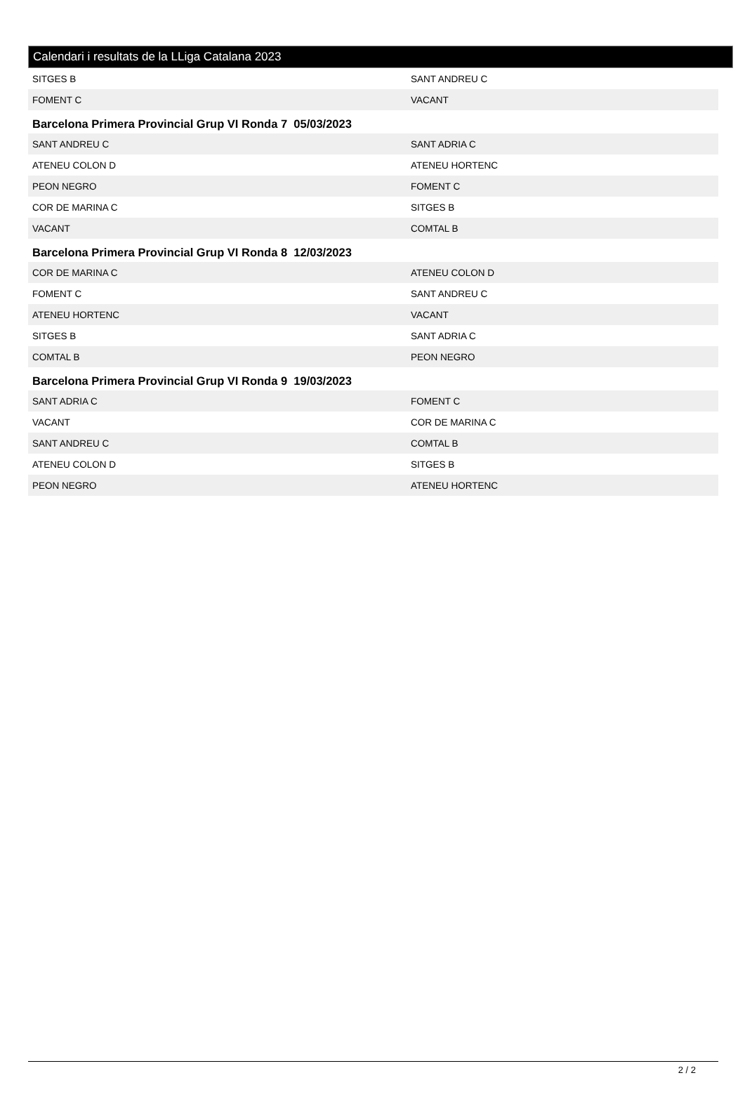Calendari i resultats de la LLiga Catalana 2023
| SITGES B | SANT ANDREU C |
| FOMENT C | VACANT |
Barcelona Primera Provincial Grup VI Ronda 7 05/03/2023
| SANT ANDREU C | SANT ADRIA C |
| ATENEU COLON D | ATENEU HORTENC |
| PEON NEGRO | FOMENT C |
| COR DE MARINA C | SITGES B |
| VACANT | COMTAL B |
Barcelona Primera Provincial Grup VI Ronda 8 12/03/2023
| COR DE MARINA C | ATENEU COLON D |
| FOMENT C | SANT ANDREU C |
| ATENEU HORTENC | VACANT |
| SITGES B | SANT ADRIA C |
| COMTAL B | PEON NEGRO |
Barcelona Primera Provincial Grup VI Ronda 9 19/03/2023
| SANT ADRIA C | FOMENT C |
| VACANT | COR DE MARINA C |
| SANT ANDREU C | COMTAL B |
| ATENEU COLON D | SITGES B |
| PEON NEGRO | ATENEU HORTENC |
2 / 2